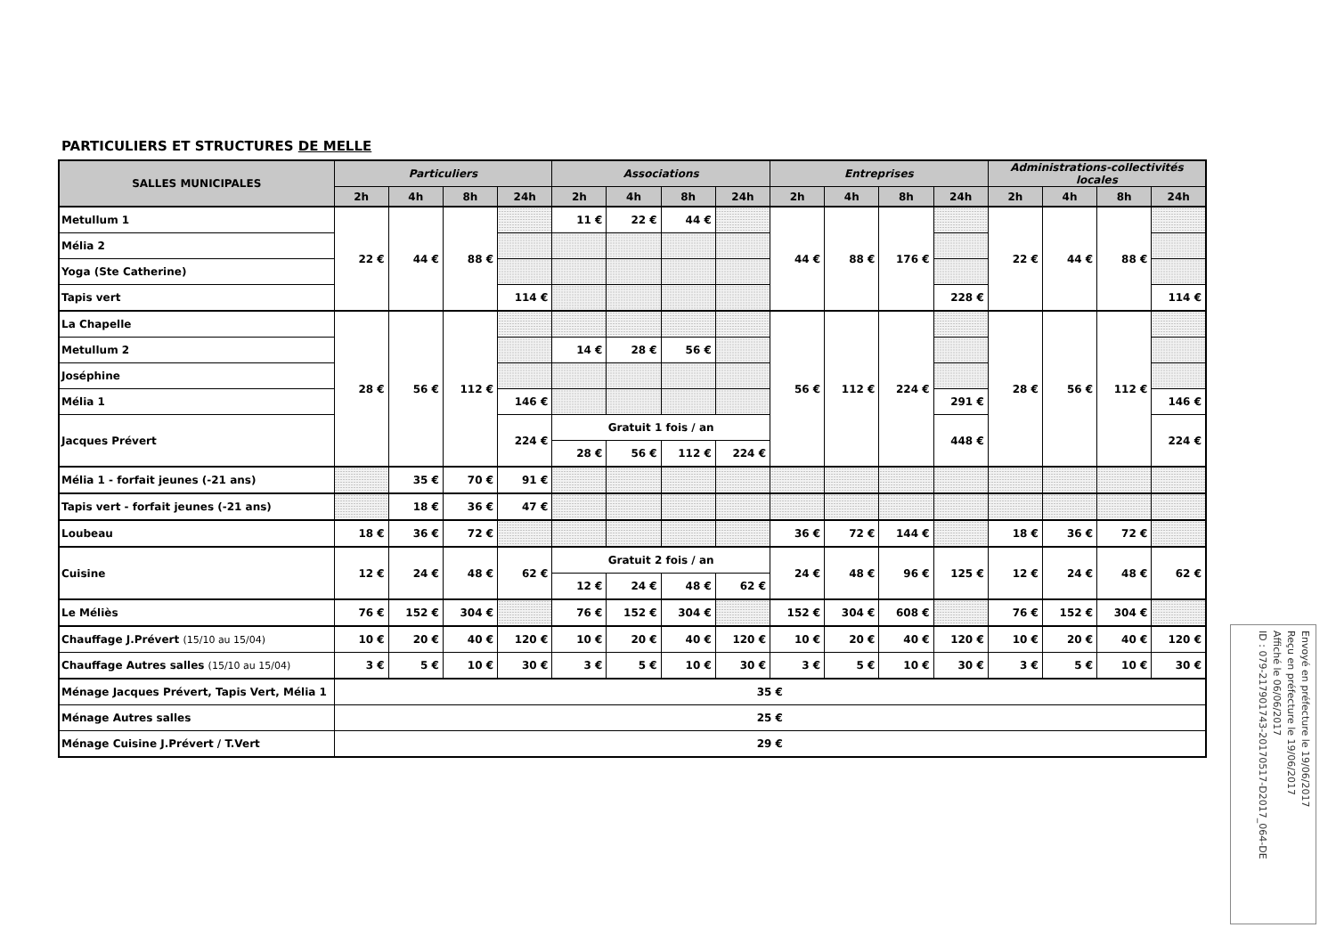PARTICULIERS ET STRUCTURES DE MELLE
| SALLES MUNICIPALES | Particuliers | | | | Associations | | | | Entreprises | | | | Administrations-collectivités locales | | | |
| --- | --- | --- | --- | --- | --- | --- | --- | --- | --- | --- | --- | --- | --- | --- | --- | --- |
| | 2h | 4h | 8h | 24h | 2h | 4h | 8h | 24h | 2h | 4h | 8h | 24h | 2h | 4h | 8h | 24h |
| Metullum 1 | 22 € | 44 € | 88 € | | 11 € | 22 € | 44 € | | 44 € | 88 € | 176 € | | 22 € | 44 € | 88 € | |
| Mélia 2 | | | | | | | | | | | | | | | | |
| Yoga (Ste Catherine) | | | | | | | | | | | | | | | | |
| Tapis vert | | | | 114 € | | | | | | | | 228 € | | | | 114 € |
| La Chapelle | 28 € | 56 € | 112 € | | | | | | 56 € | 112 € | 224 € | | 28 € | 56 € | 112 € | |
| Metullum 2 | | | | | 14 € | 28 € | 56 € | | | | | | | | | |
| Joséphine | | | | | | | | | | | | | | | | |
| Mélia 1 | | | | 146 € | | | | | | | | 291 € | | | | 146 € |
| Jacques Prévert | | | | 224 € | Gratuit 1 fois / an | | | | | | | 448 € | | | | 224 € |
| | | | | | 28 € | 56 € | 112 € | 224 € | | | | | | | | |
| Mélia 1 - forfait jeunes (-21 ans) | | 35 € | 70 € | 91 € | | | | | | | | | | | | |
| Tapis vert - forfait jeunes (-21 ans) | | 18 € | 36 € | 47 € | | | | | | | | | | | | |
| Loubeau | 18 € | 36 € | 72 € | | | | | | 36 € | 72 € | 144 € | | 18 € | 36 € | 72 € | |
| Cuisine | 12 € | 24 € | 48 € | 62 € | Gratuit 2 fois / an | | | | 24 € | 48 € | 96 € | 125 € | 12 € | 24 € | 48 € | 62 € |
| | | | | | 12 € | 24 € | 48 € | 62 € | | | | | | | | |
| Le Méliès | 76 € | 152 € | 304 € | | 76 € | 152 € | 304 € | | 152 € | 304 € | 608 € | | 76 € | 152 € | 304 € | |
| Chauffage J.Prévert (15/10 au 15/04) | 10 € | 20 € | 40 € | 120 € | 10 € | 20 € | 40 € | 120 € | 10 € | 20 € | 40 € | 120 € | 10 € | 20 € | 40 € | 120 € |
| Chauffage Autres salles (15/10 au 15/04) | 3 € | 5 € | 10 € | 30 € | 3 € | 5 € | 10 € | 30 € | 3 € | 5 € | 10 € | 30 € | 3 € | 5 € | 10 € | 30 € |
| Ménage Jacques Prévert, Tapis Vert, Mélia 1 | 35 € | | | | | | | | | | | | | | | |
| Ménage Autres salles | 25 € | | | | | | | | | | | | | | | |
| Ménage Cuisine J.Prévert / T.Vert | 29 € | | | | | | | | | | | | | | | |
Envoyé en préfecture le 19/06/2017
Reçu en préfecture le 19/06/2017
Affiché le 06/06/2017
ID : 079-217901743-20170517-D2017_064-DE